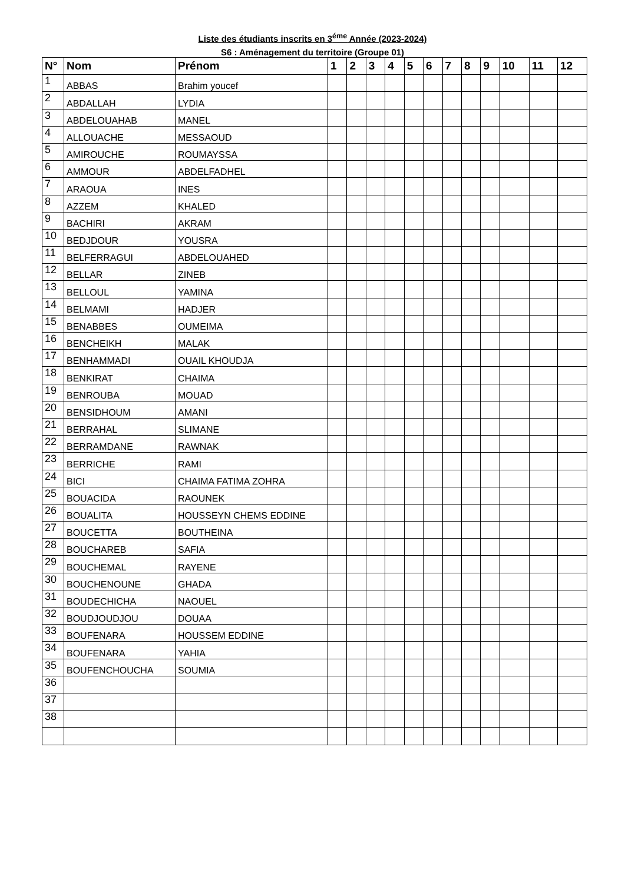Liste des étudiants inscrits en 3<sup>éme</sup> Année (2023-2024)
S6 : Aménagement du territoire (Groupe 01)
| N° | Nom | Prénom | 1 | 2 | 3 | 4 | 5 | 6 | 7 | 8 | 9 | 10 | 11 | 12 |
| --- | --- | --- | --- | --- | --- | --- | --- | --- | --- | --- | --- | --- | --- | --- |
| 1 | ABBAS | Brahim youcef | | | | | | | | | | | | |
| 2 | ABDALLAH | LYDIA | | | | | | | | | | | | |
| 3 | ABDELOUAHAB | MANEL | | | | | | | | | | | | |
| 4 | ALLOUACHE | MESSAOUD | | | | | | | | | | | | |
| 5 | AMIROUCHE | ROUMAYSSA | | | | | | | | | | | | |
| 6 | AMMOUR | ABDELFADHEL | | | | | | | | | | | | |
| 7 | ARAOUA | INES | | | | | | | | | | | | |
| 8 | AZZEM | KHALED | | | | | | | | | | | | |
| 9 | BACHIRI | AKRAM | | | | | | | | | | | | |
| 10 | BEDJDOUR | YOUSRA | | | | | | | | | | | | |
| 11 | BELFERRAGUI | ABDELOUAHED | | | | | | | | | | | | |
| 12 | BELLAR | ZINEB | | | | | | | | | | | | |
| 13 | BELLOUL | YAMINA | | | | | | | | | | | | |
| 14 | BELMAMI | HADJER | | | | | | | | | | | | |
| 15 | BENABBES | OUMEIMA | | | | | | | | | | | | |
| 16 | BENCHEIKH | MALAK | | | | | | | | | | | | |
| 17 | BENHAMMADI | OUAIL KHOUDJA | | | | | | | | | | | | |
| 18 | BENKIRAT | CHAIMA | | | | | | | | | | | | |
| 19 | BENROUBA | MOUAD | | | | | | | | | | | | |
| 20 | BENSIDHOUM | AMANI | | | | | | | | | | | | |
| 21 | BERRAHAL | SLIMANE | | | | | | | | | | | | |
| 22 | BERRAMDANE | RAWNAK | | | | | | | | | | | | |
| 23 | BERRICHE | RAMI | | | | | | | | | | | | |
| 24 | BICI | CHAIMA FATIMA ZOHRA | | | | | | | | | | | | |
| 25 | BOUACIDA | RAOUNEK | | | | | | | | | | | | |
| 26 | BOUALITA | HOUSSEYN CHEMS EDDINE | | | | | | | | | | | | |
| 27 | BOUCETTA | BOUTHEINA | | | | | | | | | | | | |
| 28 | BOUCHAREB | SAFIA | | | | | | | | | | | | |
| 29 | BOUCHEMAL | RAYENE | | | | | | | | | | | | |
| 30 | BOUCHENOUNE | GHADA | | | | | | | | | | | | |
| 31 | BOUDECHICHA | NAOUEL | | | | | | | | | | | | |
| 32 | BOUDJOUDJOU | DOUAA | | | | | | | | | | | | |
| 33 | BOUFENARA | HOUSSEM EDDINE | | | | | | | | | | | | |
| 34 | BOUFENARA | YAHIA | | | | | | | | | | | | |
| 35 | BOUFENCHOUCHA | SOUMIA | | | | | | | | | | | | |
| 36 | | | | | | | | | | | | | | |
| 37 | | | | | | | | | | | | | | |
| 38 | | | | | | | | | | | | | | |